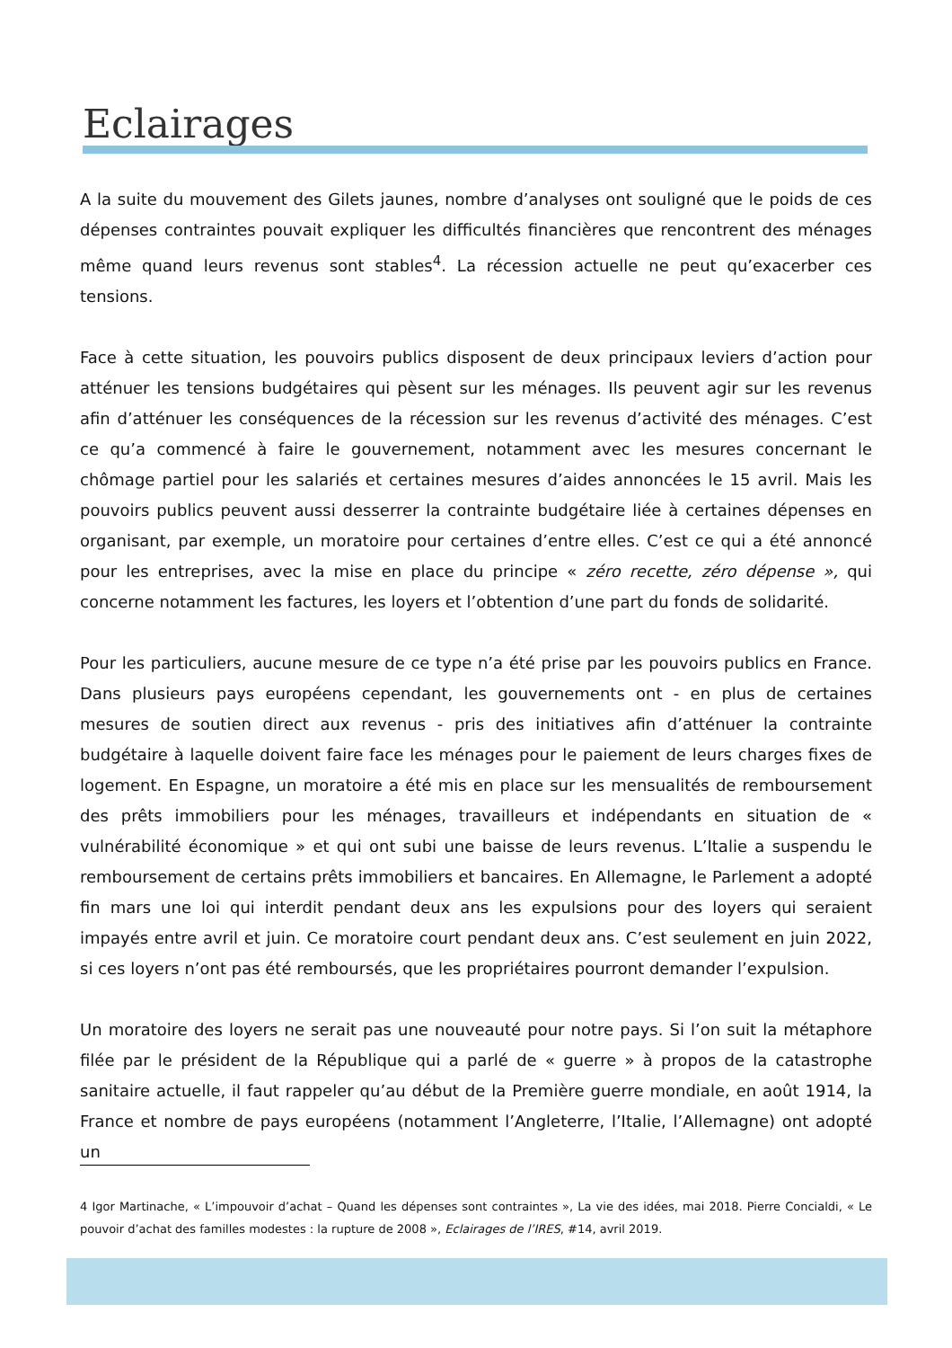Eclairages
A la suite du mouvement des Gilets jaunes, nombre d’analyses ont souligné que le poids de ces dépenses contraintes pouvait expliquer les difficultés financières que rencontrent des ménages même quand leurs revenus sont stables<sup>4</sup>. La récession actuelle ne peut qu’exacerber ces tensions.
Face à cette situation, les pouvoirs publics disposent de deux principaux leviers d’action pour atténuer les tensions budgétaires qui pèsent sur les ménages. Ils peuvent agir sur les revenus afin d’atténuer les conséquences de la récession sur les revenus d’activité des ménages. C’est ce qu’a commencé à faire le gouvernement, notamment avec les mesures concernant le chômage partiel pour les salariés et certaines mesures d’aides annoncées le 15 avril. Mais les pouvoirs publics peuvent aussi desserrer la contrainte budgétaire liée à certaines dépenses en organisant, par exemple, un moratoire pour certaines d’entre elles. C’est ce qui a été annoncé pour les entreprises, avec la mise en place du principe « zéro recette, zéro dépense », qui concerne notamment les factures, les loyers et l’obtention d’une part du fonds de solidarité.
Pour les particuliers, aucune mesure de ce type n’a été prise par les pouvoirs publics en France. Dans plusieurs pays européens cependant, les gouvernements ont - en plus de certaines mesures de soutien direct aux revenus - pris des initiatives afin d’atténuer la contrainte budgétaire à laquelle doivent faire face les ménages pour le paiement de leurs charges fixes de logement. En Espagne, un moratoire a été mis en place sur les mensualités de remboursement des prêts immobiliers pour les ménages, travailleurs et indépendants en situation de « vulnérabilité économique » et qui ont subi une baisse de leurs revenus. L’Italie a suspendu le remboursement de certains prêts immobiliers et bancaires. En Allemagne, le Parlement a adopté fin mars une loi qui interdit pendant deux ans les expulsions pour des loyers qui seraient impayés entre avril et juin. Ce moratoire court pendant deux ans. C’est seulement en juin 2022, si ces loyers n’ont pas été remboursés, que les propriétaires pourront demander l’expulsion.
Un moratoire des loyers ne serait pas une nouveauté pour notre pays. Si l’on suit la métaphore filée par le président de la République qui a parlé de « guerre » à propos de la catastrophe sanitaire actuelle, il faut rappeler qu’au début de la Première guerre mondiale, en août 1914, la France et nombre de pays européens (notamment l’Angleterre, l’Italie, l’Allemagne) ont adopté un
4 Igor Martinache, « L’impouvoir d’achat – Quand les dépenses sont contraintes », La vie des idées, mai 2018. Pierre Concialdi, « Le pouvoir d’achat des familles modestes : la rupture de 2008 », Eclairages de l’IRES, #14, avril 2019.